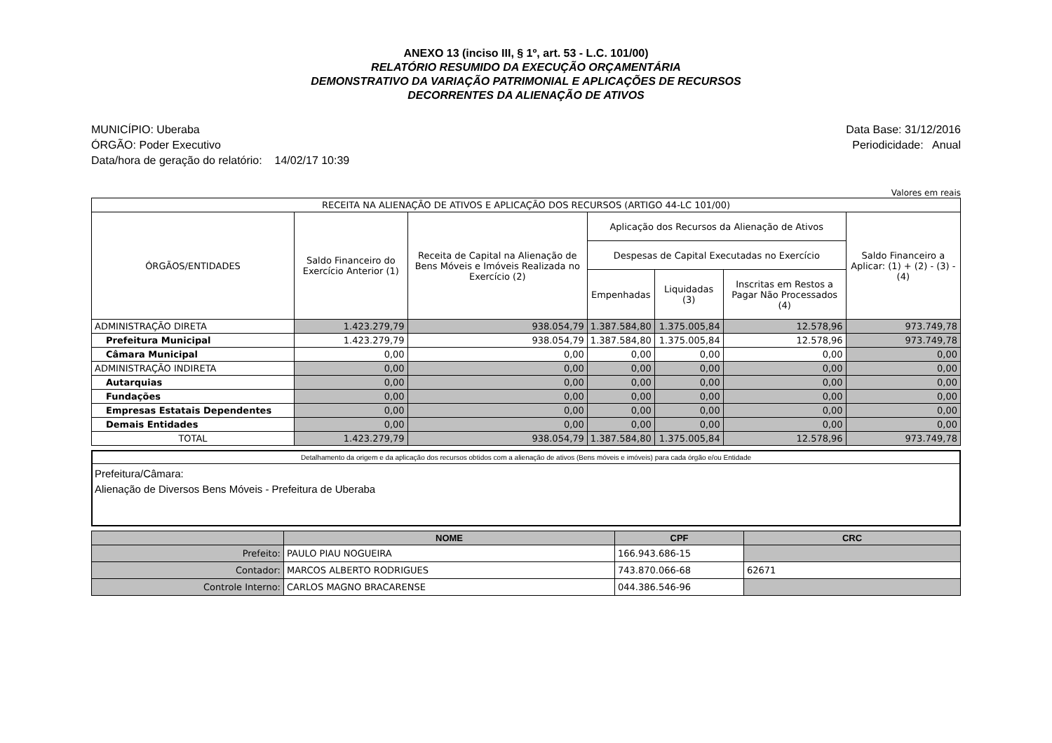ANEXO 13 (inciso III, § 1º, art. 53 - L.C. 101/00)
RELATÓRIO RESUMIDO DA EXECUÇÃO ORÇAMENTÁRIA
DEMONSTRATIVO DA VARIAÇÃO PATRIMONIAL E APLICAÇÕES DE RECURSOS
DECORRENTES DA ALIENAÇÃO DE ATIVOS
MUNICÍPIO: Uberaba
ÓRGÃO: Poder Executivo
Data/hora de geração do relatório: 14/02/17 10:39
Data Base: 31/12/2016
Periodicidade: Anual
Valores em reais
| RECEITA NA ALIENAÇÃO DE ATIVOS E APLICAÇÃO DOS RECURSOS (ARTIGO 44-LC 101/00) | | | | | | |
| --- | --- | --- | --- | --- | --- | --- |
| ÓRGÃOS/ENTIDADES | Saldo Financeiro do Exercício Anterior (1) | Receita de Capital na Alienação de Bens Móveis e Imóveis Realizada no Exercício (2) | Aplicação dos Recursos da Alienação de Ativos | | | Saldo Financeiro a Aplicar: (1) + (2) - (3) - (4) |
| | | | Despesas de Capital Executadas no Exercício | | | |
| | | | Empenhadas | Liquidadas (3) | Inscritas em Restos a Pagar Não Processados (4) | |
| ADMINISTRAÇÃO DIRETA | 1.423.279,79 | 938.054,79 | 1.387.584,80 | 1.375.005,84 | 12.578,96 | 973.749,78 |
| Prefeitura Municipal | 1.423.279,79 | 938.054,79 | 1.387.584,80 | 1.375.005,84 | 12.578,96 | 973.749,78 |
| Câmara Municipal | 0,00 | 0,00 | 0,00 | 0,00 | 0,00 | 0,00 |
| ADMINISTRAÇÃO INDIRETA | 0,00 | 0,00 | 0,00 | 0,00 | 0,00 | 0,00 |
| Autarquias | 0,00 | 0,00 | 0,00 | 0,00 | 0,00 | 0,00 |
| Fundações | 0,00 | 0,00 | 0,00 | 0,00 | 0,00 | 0,00 |
| Empresas Estatais Dependentes | 0,00 | 0,00 | 0,00 | 0,00 | 0,00 | 0,00 |
| Demais Entidades | 0,00 | 0,00 | 0,00 | 0,00 | 0,00 | 0,00 |
| TOTAL | 1.423.279,79 | 938.054,79 | 1.387.584,80 | 1.375.005,84 | 12.578,96 | 973.749,78 |
Detalhamento da origem e da aplicação dos recursos obtidos com a alienação de ativos (Bens móveis e imóveis) para cada órgão e/ou Entidade
Prefeitura/Câmara:
Alienação de Diversos Bens Móveis - Prefeitura de Uberaba
| | NOME | CPF | CRC |
| --- | --- | --- | --- |
| Prefeito: | PAULO PIAU NOGUEIRA | 166.943.686-15 | |
| Contador: | MARCOS ALBERTO RODRIGUES | 743.870.066-68 | 62671 |
| Controle Interno: | CARLOS MAGNO BRACARENSE | 044.386.546-96 | |